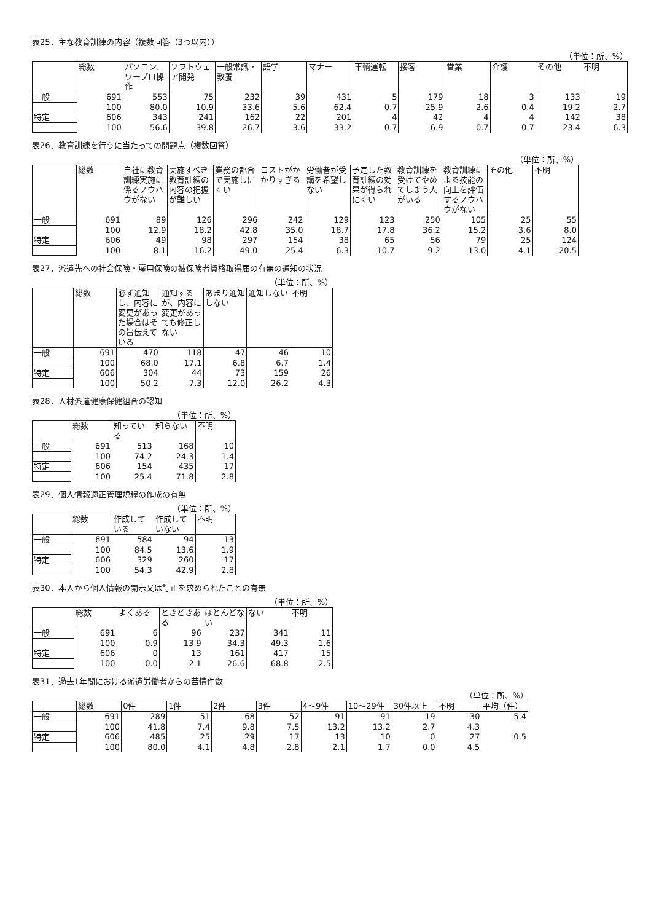表25．主な教育訓練の内容（複数回答（3つ以内））
（単位：所、%）
| | 総数 | パソコン、ワープロ操作 | ソフトウェア開発 | 一般常識・教養 | 語学 | マナー | 車輌運転 | 接客 | 営業 | 介護 | その他 | 不明 |
| --- | --- | --- | --- | --- | --- | --- | --- | --- | --- | --- | --- | --- |
| 一般 | 691 | 553 | 75 | 232 | 39 | 431 | 5 | 179 | 18 | 3 | 133 | 19 |
| | 100 | 80.0 | 10.9 | 33.6 | 5.6 | 62.4 | 0.7 | 25.9 | 2.6 | 0.4 | 19.2 | 2.7 |
| 特定 | 606 | 343 | 241 | 162 | 22 | 201 | 4 | 42 | 4 | 4 | 142 | 38 |
| | 100 | 56.6 | 39.8 | 26.7 | 3.6 | 33.2 | 0.7 | 6.9 | 0.7 | 0.7 | 23.4 | 6.3 |
表26．教育訓練を行うに当たっての問題点（複数回答）
（単位：所、%）
| | 総数 | 自社に教育訓練実施に係るノウハウがない | 実施すべき教育訓練の内容の把握が難しい | 業務の都合で実施しにくい | コストがかかりすぎる | 労働者が受講を希望しない | 予定した教育訓練の効果が得られにくい | 教育訓練を受けてやめてしまう人がいる | 教育訓練による技能の向上を評価するノウハウがない | その他 | 不明 |
| --- | --- | --- | --- | --- | --- | --- | --- | --- | --- | --- | --- |
| 一般 | 691 | 89 | 126 | 296 | 242 | 129 | 123 | 250 | 105 | 25 | 55 |
| | 100 | 12.9 | 18.2 | 42.8 | 35.0 | 18.7 | 17.8 | 36.2 | 15.2 | 3.6 | 8.0 |
| 特定 | 606 | 49 | 98 | 297 | 154 | 38 | 65 | 56 | 79 | 25 | 124 |
| | 100 | 8.1 | 16.2 | 49.0 | 25.4 | 6.3 | 10.7 | 9.2 | 13.0 | 4.1 | 20.5 |
表27．派遣先への社会保険・雇用保険の被保険者資格取得届の有無の通知の状況
（単位：所、%）
| | 総数 | 必ず通知し、内容に変更があった場合はその旨伝えている | 通知するが、内容に変更があっても修正しない | あまり通知しない | 通知しない | 不明 |
| --- | --- | --- | --- | --- | --- | --- |
| 一般 | 691 | 470 | 118 | 47 | 46 | 10 |
| | 100 | 68.0 | 17.1 | 6.8 | 6.7 | 1.4 |
| 特定 | 606 | 304 | 44 | 73 | 159 | 26 |
| | 100 | 50.2 | 7.3 | 12.0 | 26.2 | 4.3 |
表28．人材派遣健康保健組合の認知
（単位：所、%）
| | 総数 | 知っている | 知らない | 不明 |
| --- | --- | --- | --- | --- |
| 一般 | 691 | 513 | 168 | 10 |
| | 100 | 74.2 | 24.3 | 1.4 |
| 特定 | 606 | 154 | 435 | 17 |
| | 100 | 25.4 | 71.8 | 2.8 |
表29．個人情報適正管理規程の作成の有無
（単位：所、%）
| | 総数 | 作成している | 作成していない | 不明 |
| --- | --- | --- | --- | --- |
| 一般 | 691 | 584 | 94 | 13 |
| | 100 | 84.5 | 13.6 | 1.9 |
| 特定 | 606 | 329 | 260 | 17 |
| | 100 | 54.3 | 42.9 | 2.8 |
表30．本人から個人情報の開示又は訂正を求められたことの有無
（単位：所、%）
| | 総数 | よくある | ときどきある | ほとんどない | ない | 不明 |
| --- | --- | --- | --- | --- | --- | --- |
| 一般 | 691 | 6 | 96 | 237 | 341 | 11 |
| | 100 | 0.9 | 13.9 | 34.3 | 49.3 | 1.6 |
| 特定 | 606 | 0 | 13 | 161 | 417 | 15 |
| | 100 | 0.0 | 2.1 | 26.6 | 68.8 | 2.5 |
表31．過去1年間における派遣労働者からの苦情件数
（単位：所、%）
| | 総数 | 0件 | 1件 | 2件 | 3件 | 4～9件 | 10～29件 | 30件以上 | 不明 | 平均（件） |
| --- | --- | --- | --- | --- | --- | --- | --- | --- | --- | --- |
| 一般 | 691 | 289 | 51 | 68 | 52 | 91 | 91 | 19 | 30 | 5.4 |
| | 100 | 41.8 | 7.4 | 9.8 | 7.5 | 13.2 | 13.2 | 2.7 | 4.3 | |
| 特定 | 606 | 485 | 25 | 29 | 17 | 13 | 10 | 0 | 27 | 0.5 |
| | 100 | 80.0 | 4.1 | 4.8 | 2.8 | 2.1 | 1.7 | 0.0 | 4.5 | |